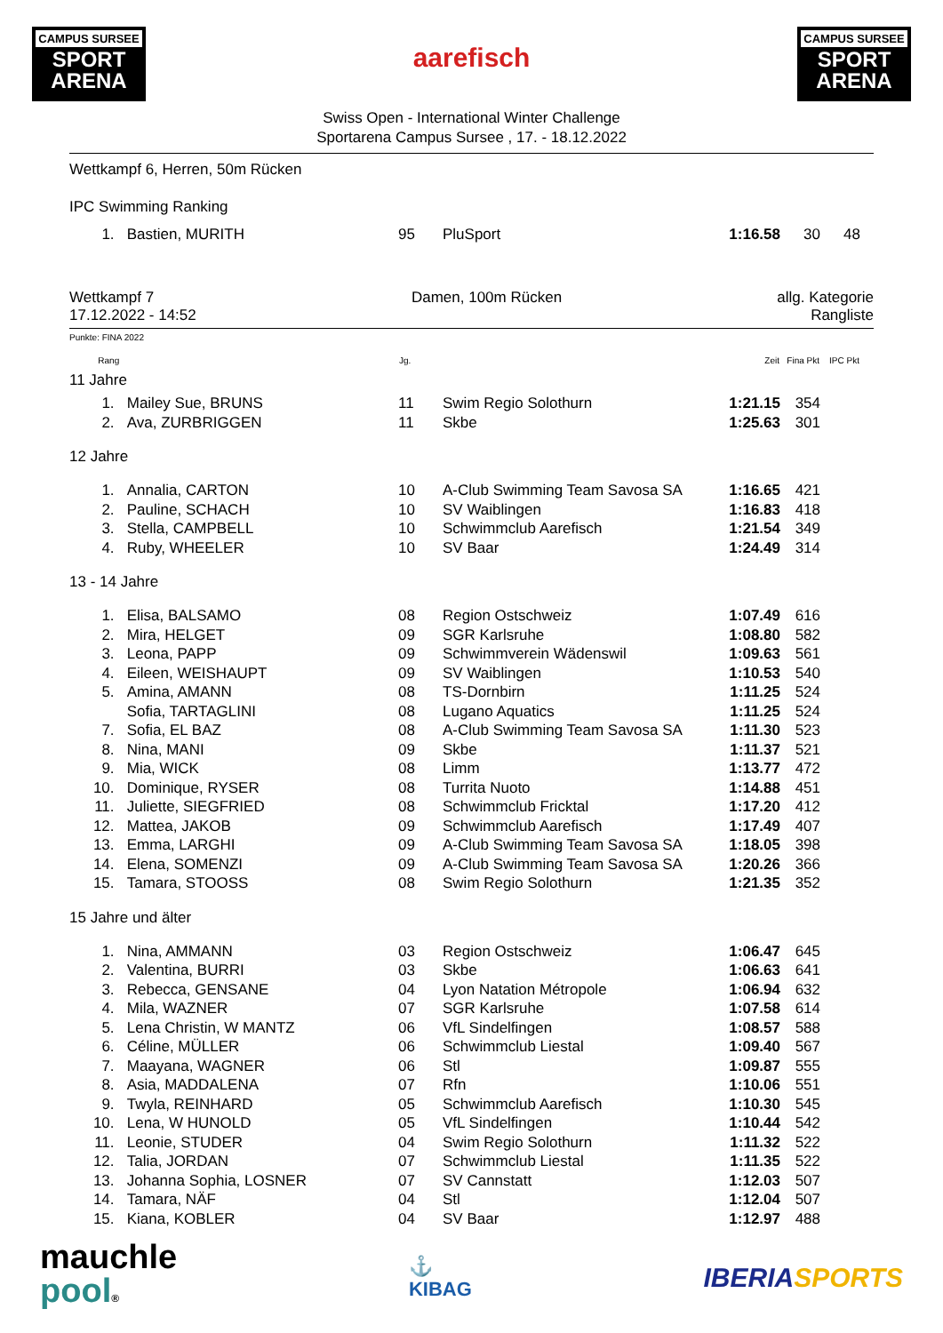CAMPUS SURSEE
SPORT
ARENA
aarefisch
CAMPUS SURSEE
SPORT
ARENA
Swiss Open - International Winter Challenge
Sportarena Campus Sursee , 17. - 18.12.2022
Wettkampf 6, Herren, 50m Rücken
IPC Swimming Ranking
| 1. | Bastien, MURITH | 95 | PluSport | 1:16.58 | 30 | 48 | |
Wettkampf 7
17.12.2022 - 14:52
Damen, 100m Rücken allg. Kategorie
Rangliste
Punkte: FINA 2022
| Rang | | Jg. | | Zeit | Fina Pkt | IPC Pkt | |
| --- | --- | --- | --- | --- | --- | --- | --- |
| 11 Jahre | | | | | | | |
| 1. | Mailey Sue, BRUNS | 11 | Swim Regio Solothurn | 1:21.15 | 354 | | |
| 2. | Ava, ZURBRIGGEN | 11 | Skbe | 1:25.63 | 301 | | |
| 12 Jahre | | | | | | | |
| 1. | Annalia, CARTON | 10 | A-Club Swimming Team Savosa SA | 1:16.65 | 421 | | |
| 2. | Pauline, SCHACH | 10 | SV Waiblingen | 1:16.83 | 418 | | |
| 3. | Stella, CAMPBELL | 10 | Schwimmclub Aarefisch | 1:21.54 | 349 | | |
| 4. | Ruby, WHEELER | 10 | SV Baar | 1:24.49 | 314 | | |
| 13 - 14 Jahre | | | | | | | |
| 1. | Elisa, BALSAMO | 08 | Region Ostschweiz | 1:07.49 | 616 | | |
| 2. | Mira, HELGET | 09 | SGR Karlsruhe | 1:08.80 | 582 | | |
| 3. | Leona, PAPP | 09 | Schwimmverein Wädenswil | 1:09.63 | 561 | | |
| 4. | Eileen, WEISHAUPT | 09 | SV Waiblingen | 1:10.53 | 540 | | |
| 5. | Amina, AMANN | 08 | TS-Dornbirn | 1:11.25 | 524 | | |
| | Sofia, TARTAGLINI | 08 | Lugano Aquatics | 1:11.25 | 524 | | |
| 7. | Sofia, EL BAZ | 08 | A-Club Swimming Team Savosa SA | 1:11.30 | 523 | | |
| 8. | Nina, MANI | 09 | Skbe | 1:11.37 | 521 | | |
| 9. | Mia, WICK | 08 | Limm | 1:13.77 | 472 | | |
| 10. | Dominique, RYSER | 08 | Turrita Nuoto | 1:14.88 | 451 | | |
| 11. | Juliette, SIEGFRIED | 08 | Schwimmclub Fricktal | 1:17.20 | 412 | | |
| 12. | Mattea, JAKOB | 09 | Schwimmclub Aarefisch | 1:17.49 | 407 | | |
| 13. | Emma, LARGHI | 09 | A-Club Swimming Team Savosa SA | 1:18.05 | 398 | | |
| 14. | Elena, SOMENZI | 09 | A-Club Swimming Team Savosa SA | 1:20.26 | 366 | | |
| 15. | Tamara, STOOSS | 08 | Swim Regio Solothurn | 1:21.35 | 352 | | |
| 15 Jahre und älter | | | | | | | |
| 1. | Nina, AMMANN | 03 | Region Ostschweiz | 1:06.47 | 645 | | |
| 2. | Valentina, BURRI | 03 | Skbe | 1:06.63 | 641 | | |
| 3. | Rebecca, GENSANE | 04 | Lyon Natation Métropole | 1:06.94 | 632 | | |
| 4. | Mila, WAZNER | 07 | SGR Karlsruhe | 1:07.58 | 614 | | |
| 5. | Lena Christin, W MANTZ | 06 | VfL Sindelfingen | 1:08.57 | 588 | | |
| 6. | Céline, MÜLLER | 06 | Schwimmclub Liestal | 1:09.40 | 567 | | |
| 7. | Maayana, WAGNER | 06 | Stl | 1:09.87 | 555 | | |
| 8. | Asia, MADDALENA | 07 | Rfn | 1:10.06 | 551 | | |
| 9. | Twyla, REINHARD | 05 | Schwimmclub Aarefisch | 1:10.30 | 545 | | |
| 10. | Lena, W HUNOLD | 05 | VfL Sindelfingen | 1:10.44 | 542 | | |
| 11. | Leonie, STUDER | 04 | Swim Regio Solothurn | 1:11.32 | 522 | | |
| 12. | Talia, JORDAN | 07 | Schwimmclub Liestal | 1:11.35 | 522 | | |
| 13. | Johanna Sophia, LOSNER | 07 | SV Cannstatt | 1:12.03 | 507 | | |
| 14. | Tamara, NÄF | 04 | Stl | 1:12.04 | 507 | | |
| 15. | Kiana, KOBLER | 04 | SV Baar | 1:12.97 | 488 | | |
mauchle
pool®
⚓
KIBAG
IBERIA SPORTS